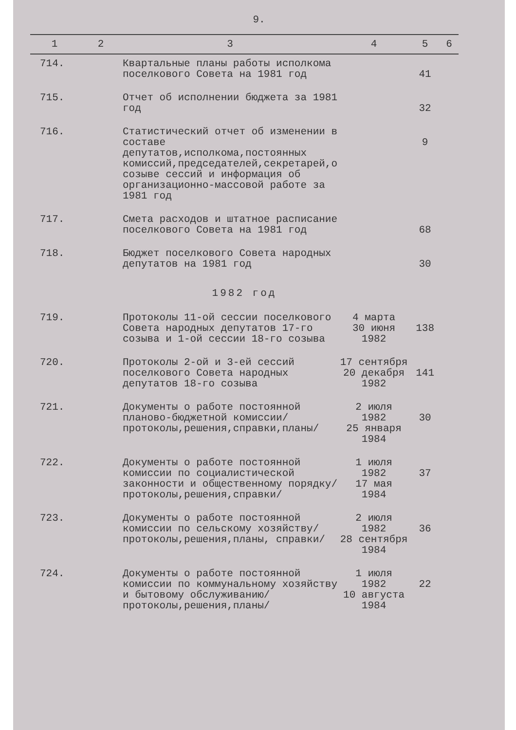9.
| 1 | 2 | 3 | 4 | 5 | 6 |
| --- | --- | --- | --- | --- | --- |
| 714. | | Квартальные планы работы исполкома поселкового Совета на 1981 год | | 41 | |
| 715. | | Отчет об исполнении бюджета за 1981 год | | 32 | |
| 716. | | Статистический отчет об изменении в составе депутатов,исполкома,постоянных комиссий,председателей,секретарей,о созыве сессий и информация об организационно-массовой работе за 1981 год | | 9 | |
| 717. | | Смета расходов и штатное расписание поселкового Совета на 1981 год | | 68 | |
| 718. | | Бюджет поселкового Совета народных депутатов на 1981 год | | 30 | |
| 1982 год | | | | | |
| 719. | | Протоколы 11-ой сессии поселкового Совета народных депутатов 17-го созыва и 1-ой сессии 18-го созыва | 4 марта 30 июня 1982 | 138 | |
| 720. | | Протоколы 2-ой и 3-ей сессий поселкового Совета народных депутатов 18-го созыва | 17 сентября 20 декабря 1982 | 141 | |
| 721. | | Документы о работе постоянной планово-бюджетной комиссии/протоколы,решения,справки,планы/ | 2 июля 1982 25 января 1984 | 30 | |
| 722. | | Документы о работе постоянной комиссии по социалистической законности и общественному порядку/протоколы,решения,справки/ | 1 июля 1982 17 мая 1984 | 37 | |
| 723. | | Документы о работе постоянной комиссии по сельскому хозяйству/протоколы,решения,планы, справки/ | 2 июля 1982 28 сентября 1984 | 36 | |
| 724. | | Документы о работе постоянной комиссии по коммунальному хозяйству и бытовому обслуживанию/протоколы,решения,планы/ | 1 июля 1982 10 августа 1984 | 22 | |